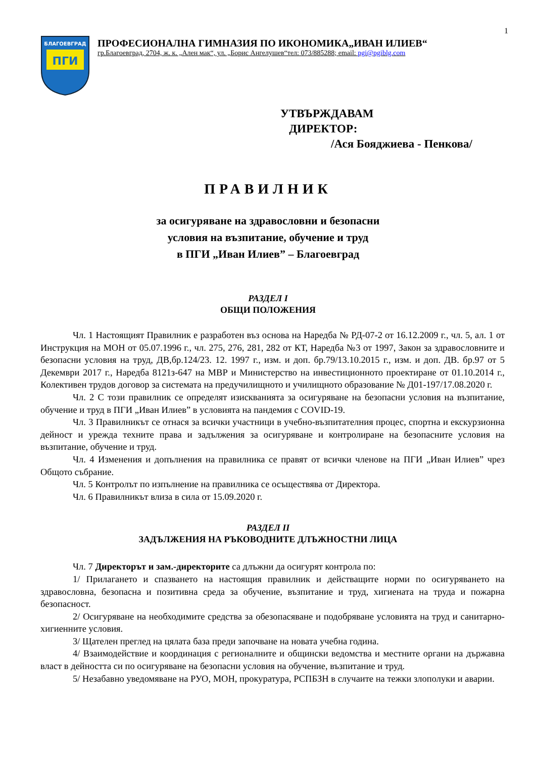1
БЛАГОЕВГРАД
ПГИ
ПРОФЕСИОНАЛНА ГИМНАЗИЯ ПО ИКОНОМИКА„ИВАН ИЛИЕВ“
гр.Благоевград, 2704, ж. к. „Ален мак“, ул. „Борис Ангелушев“тел: 073/885288; email: pgi@pgiblg.com
УТВЪРЖДАВАМ
ДИРЕКТОР:
/Ася Бояджиева - Пенкова/
ПРАВИЛНИК
за осигуряване на здравословни и безопасни
условия на възпитание, обучение и труд
в ПГИ „Иван Илиев” – Благоевград
РАЗДЕЛ I
ОБЩИ ПОЛОЖЕНИЯ
Чл. 1 Настоящият Правилник е разработен въз основа на Наредба № РД-07-2 от 16.12.2009 г., чл. 5, ал. 1 от Инструкция на МОН от 05.07.1996 г., чл. 275, 276, 281, 282 от КТ, Наредба №3 от 1997, Закон за здравословните и безопасни условия на труд, ДВ,бр.124/23. 12. 1997 г., изм. и доп. бр.79/13.10.2015 г., изм. и доп. ДВ. бр.97 от 5 Декември 2017 г., Наредба 8121з-647 на МВР и Министерство на инвестиционното проектиране от 01.10.2014 г., Колективен трудов договор за системата на предучилищното и училищното образование № Д01-197/17.08.2020 г.
Чл. 2 С този правилник се определят изискванията за осигуряване на безопасни условия на възпитание, обучение и труд в ПГИ „Иван Илиев” в условията на пандемия с COVID-19.
Чл. 3 Правилникът се отнася за всички участници в учебно-възпитателния процес, спортна и екскурзионна дейност и урежда техните права и задължения за осигуряване и контролиране на безопасните условия на възпитание, обучение и труд.
Чл. 4 Изменения и допълнения на правилника се правят от всички членове на ПГИ „Иван Илиев” чрез Общото събрание.
Чл. 5 Контролът по изпълнение на правилника се осъществява от Директора.
Чл. 6 Правилникът влиза в сила от 15.09.2020 г.
РАЗДЕЛ II
ЗАДЪЛЖЕНИЯ НА РЪКОВОДНИТЕ ДЛЪЖНОСТНИ ЛИЦА
Чл. 7 Директорът и зам.-директорите са длъжни да осигурят контрола по:
1/ Прилагането и спазването на настоящия правилник и действащите норми по осигуряването на здравословна, безопасна и позитивна среда за обучение, възпитание и труд, хигиената на труда и пожарна безопасност.
2/ Осигуряване на необходимите средства за обезопасяване и подобряване условията на труд и санитарно-хигиенните условия.
3/ Щателен преглед на цялата база преди започване на новата учебна година.
4/ Взаимодействие и координация с регионалните и общински ведомства и местните органи на държавна власт в дейността си по осигуряване на безопасни условия на обучение, възпитание и труд.
5/ Незабавно уведомяване на РУО, МОН, прокуратура, РСПБЗН в случаите на тежки злополуки и аварии.